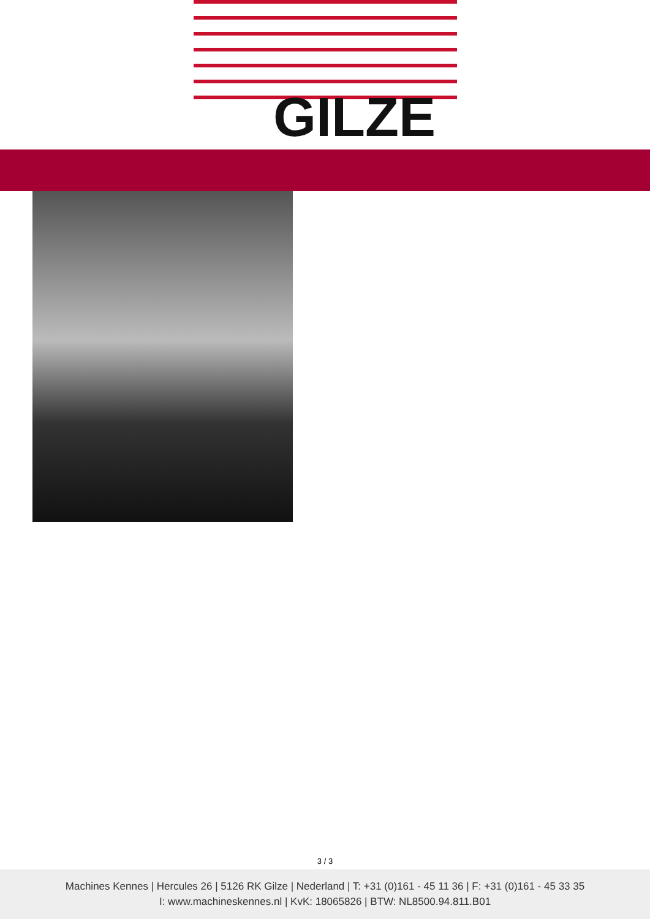GILZE
3 / 3
Machines Kennes | Hercules 26 | 5126 RK Gilze | Nederland | T: +31 (0)161 - 45 11 36 | F: +31 (0)161 - 45 33 35
I: www.machineskennes.nl | KvK: 18065826 | BTW: NL8500.94.811.B01